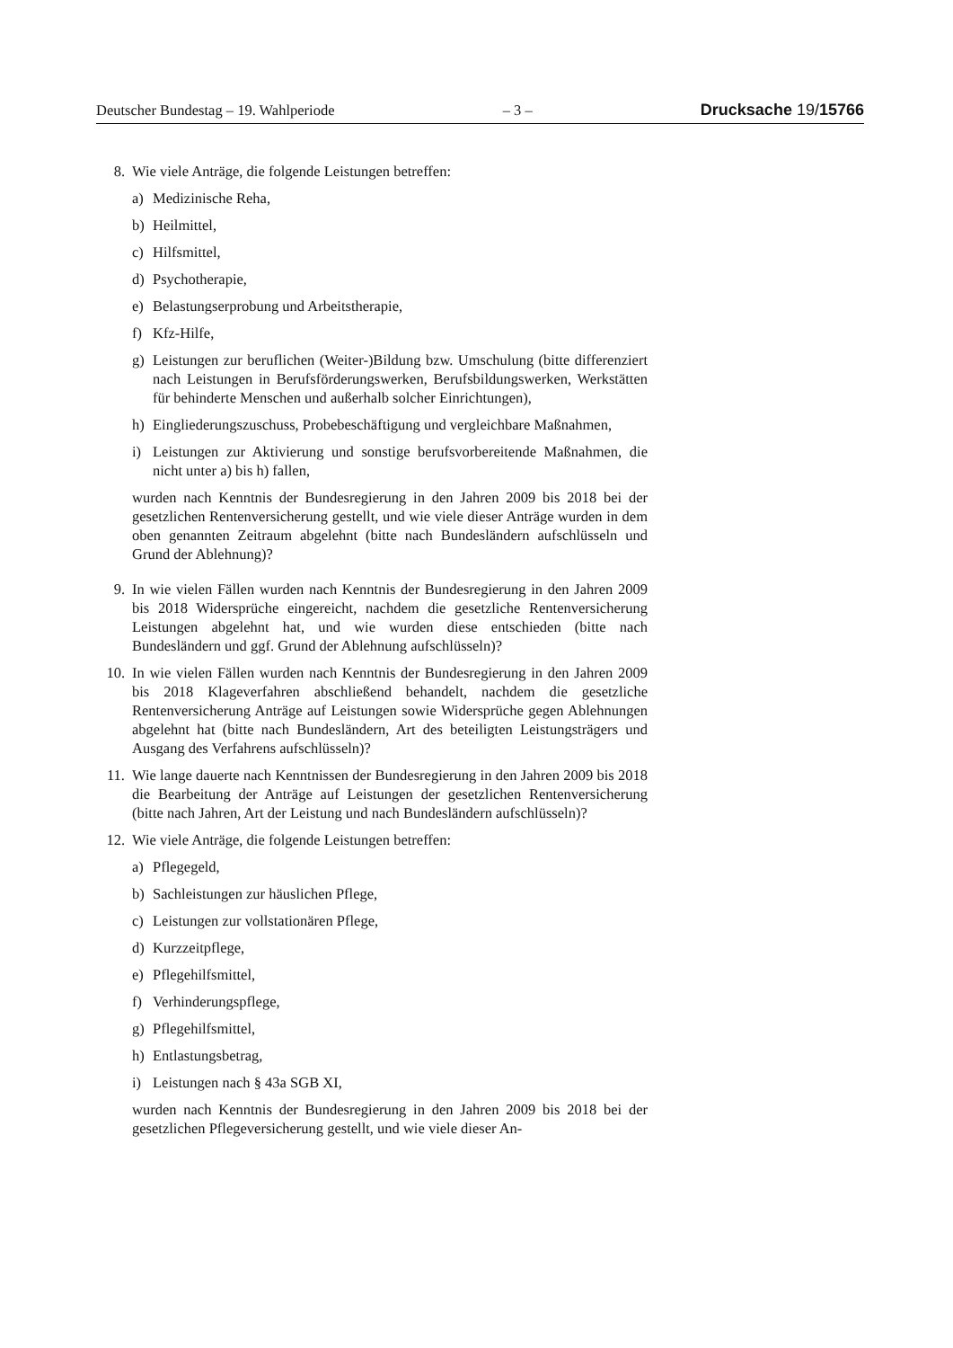Deutscher Bundestag – 19. Wahlperiode – 3 – Drucksache 19/15766
8. Wie viele Anträge, die folgende Leistungen betreffen:
a) Medizinische Reha,
b) Heilmittel,
c) Hilfsmittel,
d) Psychotherapie,
e) Belastungserprobung und Arbeitstherapie,
f) Kfz-Hilfe,
g) Leistungen zur beruflichen (Weiter-)Bildung bzw. Umschulung (bitte differenziert nach Leistungen in Berufsförderungswerken, Berufsbildungswerken, Werkstätten für behinderte Menschen und außerhalb solcher Einrichtungen),
h) Eingliederungszuschuss, Probebeschäftigung und vergleichbare Maßnahmen,
i) Leistungen zur Aktivierung und sonstige berufsvorbereitende Maßnahmen, die nicht unter a) bis h) fallen,
wurden nach Kenntnis der Bundesregierung in den Jahren 2009 bis 2018 bei der gesetzlichen Rentenversicherung gestellt, und wie viele dieser Anträge wurden in dem oben genannten Zeitraum abgelehnt (bitte nach Bundesländern aufschlüsseln und Grund der Ablehnung)?
9. In wie vielen Fällen wurden nach Kenntnis der Bundesregierung in den Jahren 2009 bis 2018 Widersprüche eingereicht, nachdem die gesetzliche Rentenversicherung Leistungen abgelehnt hat, und wie wurden diese entschieden (bitte nach Bundesländern und ggf. Grund der Ablehnung aufschlüsseln)?
10. In wie vielen Fällen wurden nach Kenntnis der Bundesregierung in den Jahren 2009 bis 2018 Klageverfahren abschließend behandelt, nachdem die gesetzliche Rentenversicherung Anträge auf Leistungen sowie Widersprüche gegen Ablehnungen abgelehnt hat (bitte nach Bundesländern, Art des beteiligten Leistungsträgers und Ausgang des Verfahrens aufschlüsseln)?
11. Wie lange dauerte nach Kenntnissen der Bundesregierung in den Jahren 2009 bis 2018 die Bearbeitung der Anträge auf Leistungen der gesetzlichen Rentenversicherung (bitte nach Jahren, Art der Leistung und nach Bundesländern aufschlüsseln)?
12. Wie viele Anträge, die folgende Leistungen betreffen:
a) Pflegegeld,
b) Sachleistungen zur häuslichen Pflege,
c) Leistungen zur vollstationären Pflege,
d) Kurzzeitpflege,
e) Pflegehilfsmittel,
f) Verhinderungspflege,
g) Pflegehilfsmittel,
h) Entlastungsbetrag,
i) Leistungen nach § 43a SGB XI,
wurden nach Kenntnis der Bundesregierung in den Jahren 2009 bis 2018 bei der gesetzlichen Pflegeversicherung gestellt, und wie viele dieser An-